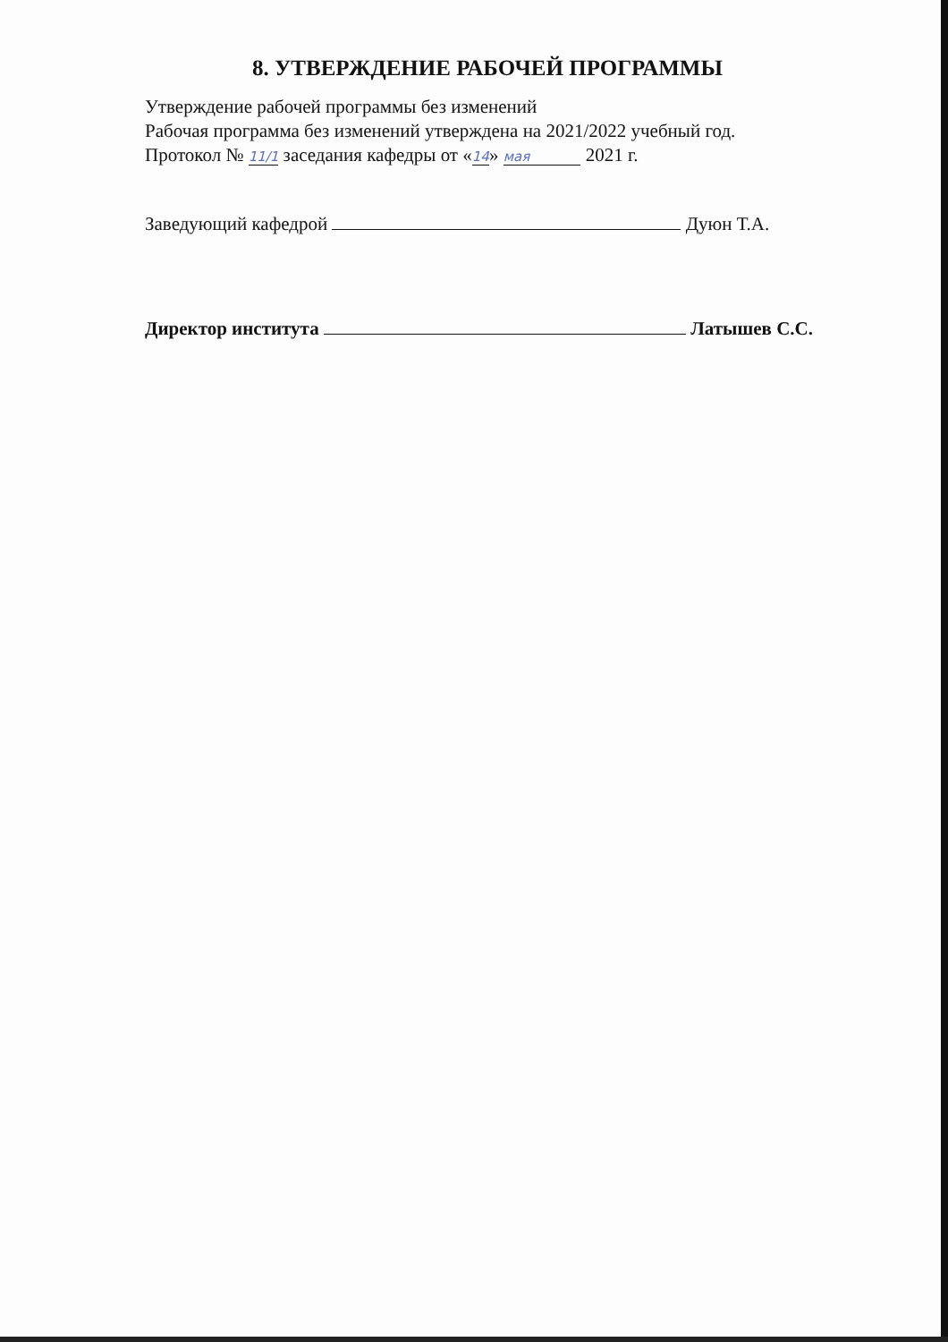8. УТВЕРЖДЕНИЕ РАБОЧЕЙ ПРОГРАММЫ
Утверждение рабочей программы без изменений
Рабочая программа без изменений утверждена на 2021/2022 учебный год.
Протокол № 11/1 заседания кафедры от «14» мая 2021 г.
Заведующий кафедрой Дуюн Т.А.
Директор института Латышев С.С.